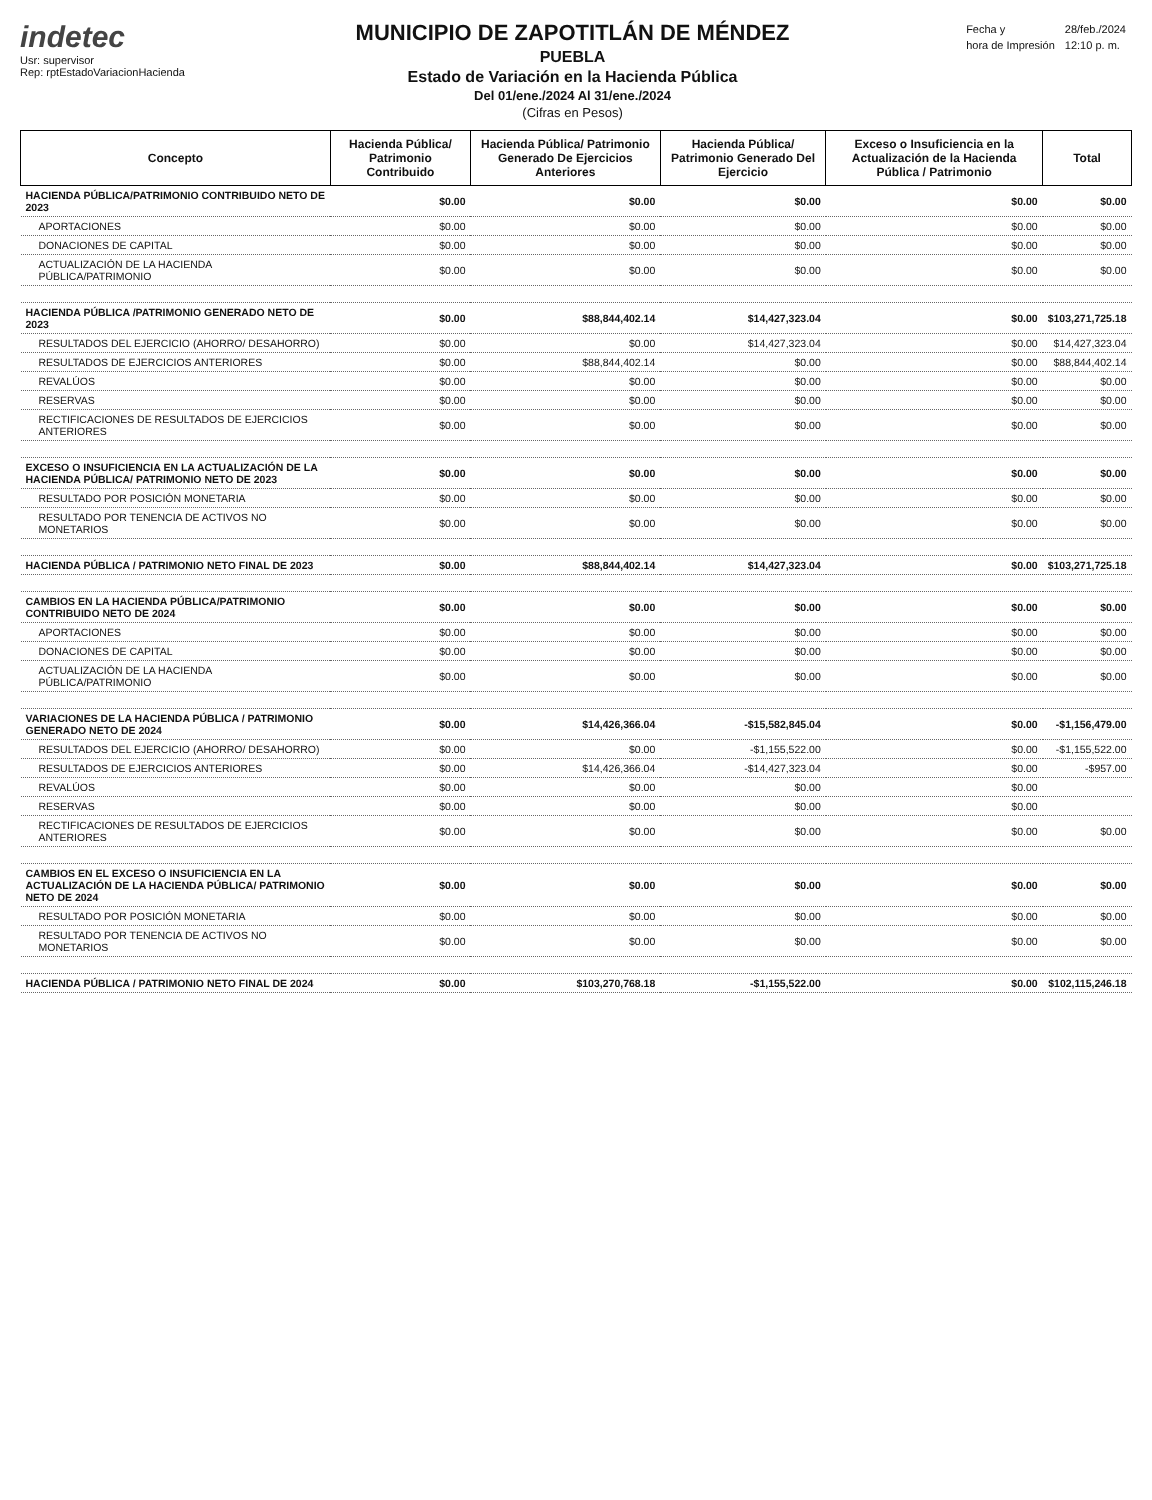indetec
Usr: supervisor
Rep: rptEstadoVariacionHacienda
MUNICIPIO DE ZAPOTITLÁN DE MÉNDEZ
PUEBLA
Estado de Variación en la Hacienda Pública
Del 01/ene./2024 Al 31/ene./2024
(Cifras en Pesos)
| Fecha y | 28/feb./2024 |
| hora de Impresión | 12:10 p. m. |
| Concepto | Hacienda Pública/ Patrimonio Contribuido | Hacienda Pública/ Patrimonio Generado De Ejercicios Anteriores | Hacienda Pública/ Patrimonio Generado Del Ejercicio | Exceso o Insuficiencia en la Actualización de la Hacienda Pública / Patrimonio | Total |
| --- | --- | --- | --- | --- | --- |
| HACIENDA PÚBLICA/PATRIMONIO CONTRIBUIDO NETO DE 2023 | $0.00 | $0.00 | $0.00 | $0.00 | $0.00 |
| APORTACIONES | $0.00 | $0.00 | $0.00 | $0.00 | $0.00 |
| DONACIONES DE CAPITAL | $0.00 | $0.00 | $0.00 | $0.00 | $0.00 |
| ACTUALIZACIÓN DE LA HACIENDA PÚBLICA/PATRIMONIO | $0.00 | $0.00 | $0.00 | $0.00 | $0.00 |
| HACIENDA PÚBLICA /PATRIMONIO GENERADO NETO DE 2023 | $0.00 | $88,844,402.14 | $14,427,323.04 | $0.00 | $103,271,725.18 |
| RESULTADOS DEL EJERCICIO (AHORRO/ DESAHORRO) | $0.00 | $0.00 | $14,427,323.04 | $0.00 | $14,427,323.04 |
| RESULTADOS DE EJERCICIOS ANTERIORES | $0.00 | $88,844,402.14 | $0.00 | $0.00 | $88,844,402.14 |
| REVALÚOS | $0.00 | $0.00 | $0.00 | $0.00 | $0.00 |
| RESERVAS | $0.00 | $0.00 | $0.00 | $0.00 | $0.00 |
| RECTIFICACIONES DE RESULTADOS DE EJERCICIOS ANTERIORES | $0.00 | $0.00 | $0.00 | $0.00 | $0.00 |
| EXCESO O INSUFICIENCIA EN LA ACTUALIZACIÓN DE LA HACIENDA PÚBLICA/ PATRIMONIO NETO DE 2023 | $0.00 | $0.00 | $0.00 | $0.00 | $0.00 |
| RESULTADO POR POSICIÓN MONETARIA | $0.00 | $0.00 | $0.00 | $0.00 | $0.00 |
| RESULTADO POR TENENCIA DE ACTIVOS NO MONETARIOS | $0.00 | $0.00 | $0.00 | $0.00 | $0.00 |
| HACIENDA PÚBLICA / PATRIMONIO NETO FINAL DE 2023 | $0.00 | $88,844,402.14 | $14,427,323.04 | $0.00 | $103,271,725.18 |
| CAMBIOS EN LA HACIENDA PÚBLICA/PATRIMONIO CONTRIBUIDO NETO DE 2024 | $0.00 | $0.00 | $0.00 | $0.00 | $0.00 |
| APORTACIONES | $0.00 | $0.00 | $0.00 | $0.00 | $0.00 |
| DONACIONES DE CAPITAL | $0.00 | $0.00 | $0.00 | $0.00 | $0.00 |
| ACTUALIZACIÓN DE LA HACIENDA PÚBLICA/PATRIMONIO | $0.00 | $0.00 | $0.00 | $0.00 | $0.00 |
| VARIACIONES DE LA HACIENDA PÚBLICA / PATRIMONIO GENERADO NETO DE 2024 | $0.00 | $14,426,366.04 | -$15,582,845.04 | $0.00 | -$1,156,479.00 |
| RESULTADOS DEL EJERCICIO (AHORRO/ DESAHORRO) | $0.00 | $0.00 | -$1,155,522.00 | $0.00 | -$1,155,522.00 |
| RESULTADOS DE EJERCICIOS ANTERIORES | $0.00 | $14,426,366.04 | -$14,427,323.04 | $0.00 | -$957.00 |
| REVALÚOS | $0.00 | $0.00 | $0.00 | $0.00 | |
| RESERVAS | $0.00 | $0.00 | $0.00 | $0.00 | |
| RECTIFICACIONES DE RESULTADOS DE EJERCICIOS ANTERIORES | $0.00 | $0.00 | $0.00 | $0.00 | $0.00 |
| CAMBIOS EN EL EXCESO O INSUFICIENCIA EN LA ACTUALIZACIÓN DE LA HACIENDA PÚBLICA/ PATRIMONIO NETO DE 2024 | $0.00 | $0.00 | $0.00 | $0.00 | $0.00 |
| RESULTADO POR POSICIÓN MONETARIA | $0.00 | $0.00 | $0.00 | $0.00 | $0.00 |
| RESULTADO POR TENENCIA DE ACTIVOS NO MONETARIOS | $0.00 | $0.00 | $0.00 | $0.00 | $0.00 |
| HACIENDA PÚBLICA / PATRIMONIO NETO FINAL DE 2024 | $0.00 | $103,270,768.18 | -$1,155,522.00 | $0.00 | $102,115,246.18 |